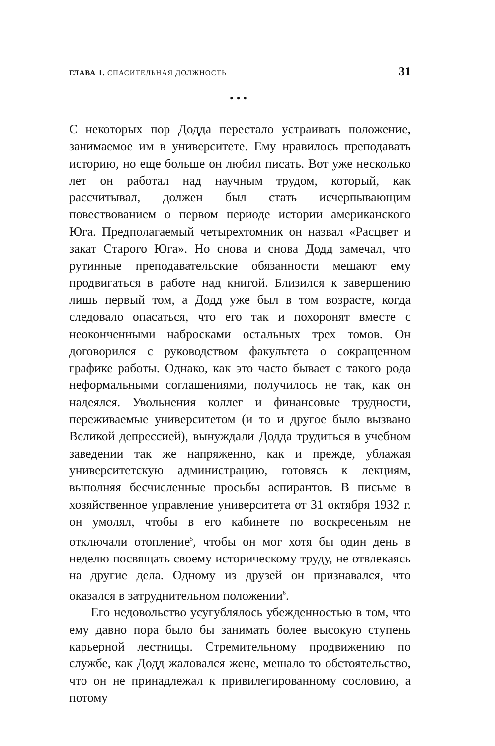ГЛАВА 1. СПАСИТЕЛЬНАЯ ДОЛЖНОСТЬ 31
•••
С некоторых пор Додда перестало устраивать положение, занимаемое им в университете. Ему нравилось преподавать историю, но еще больше он любил писать. Вот уже несколько лет он работал над научным трудом, который, как рассчитывал, должен был стать исчерпывающим повествованием о первом периоде истории американского Юга. Предполагаемый четырехтомник он назвал «Расцвет и закат Старого Юга». Но снова и снова Додд замечал, что рутинные преподавательские обязанности мешают ему продвигаться в работе над книгой. Близился к завершению лишь первый том, а Додд уже был в том возрасте, когда следовало опасаться, что его так и похоронят вместе с неоконченными набросками остальных трех томов. Он договорился с руководством факультета о сокращенном графике работы. Однако, как это часто бывает с такого рода неформальными соглашениями, получилось не так, как он надеялся. Увольнения коллег и финансовые трудности, переживаемые университетом (и то и другое было вызвано Великой депрессией), вынуждали Додда трудиться в учебном заведении так же напряженно, как и прежде, ублажая университетскую администрацию, готовясь к лекциям, выполняя бесчисленные просьбы аспирантов. В письме в хозяйственное управление университета от 31 октября 1932 г. он умолял, чтобы в его кабинете по воскресеньям не отключали отопление<sup>5</sup>, чтобы он мог хотя бы один день в неделю посвящать своему историческому труду, не отвлекаясь на другие дела. Одному из друзей он признавался, что оказался в затруднительном положении<sup>6</sup>.
Его недовольство усугублялось убежденностью в том, что ему давно пора было бы занимать более высокую ступень карьерной лестницы. Стремительному продвижению по службе, как Додд жаловался жене, мешало то обстоятельство, что он не принадлежал к привилегированному сословию, а потому